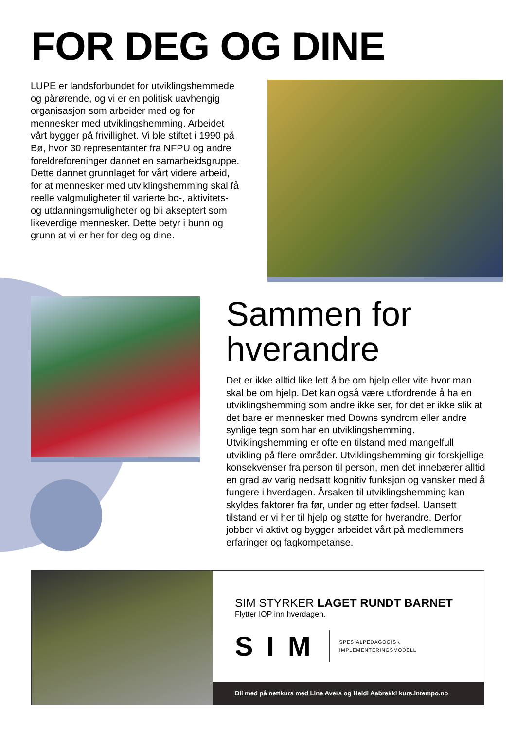FOR DEG OG DINE
LUPE er landsforbundet for utviklings­hemmede og pårørende, og vi er en politisk uavhengig organisasjon som arbeider med og for mennesker med utviklingshemming. Arbeidet vårt bygger på frivillighet. Vi ble stiftet i 1990 på Bø, hvor 30 representanter fra NFPU og andre foreldreforeninger dannet en samarbeidsgruppe. Dette dannet grunnlaget for vårt videre arbeid, for at mennesker med utviklingshemming skal få reelle valgmuligheter til varierte bo-, aktivitets- og utdanningsmuligheter og bli akseptert som likeverdige mennesker. Dette betyr i bunn og grunn at vi er her for deg og dine.
Sammen for hverandre
Det er ikke alltid like lett å be om hjelp eller vite hvor man skal be om hjelp. Det kan også være utfordrende å ha en utviklingshemming som andre ikke ser, for det er ikke slik at det bare er mennesker med Downs syndrom eller andre synlige tegn som har en utviklings­hemming. Utviklingshemming er ofte en tilstand med mangelfull utvikling på flere områder. Utviklings­hemming gir forskjellige konsekvenser fra person til person, men det innebærer alltid en grad av varig nedsatt kognitiv funksjon og vansker med å fungere i hverdagen. Årsaken til utviklingshemming kan skyldes faktorer fra før, under og etter fødsel. Uansett tilstand er vi her til hjelp og støtte for hverandre. Derfor jobber vi aktivt og bygger arbeidet vårt på medlemmers erfaringer og fagkompetanse.
SIM STYRKER LAGET RUNDT BARNET
Flytter IOP inn hverdagen.
SIM
SPESIALPEDAGOGISK
IMPLEMENTERINGSMODELL
Bli med på nettkurs med Line Avers og Heidi Aabrekk! kurs.intempo.no